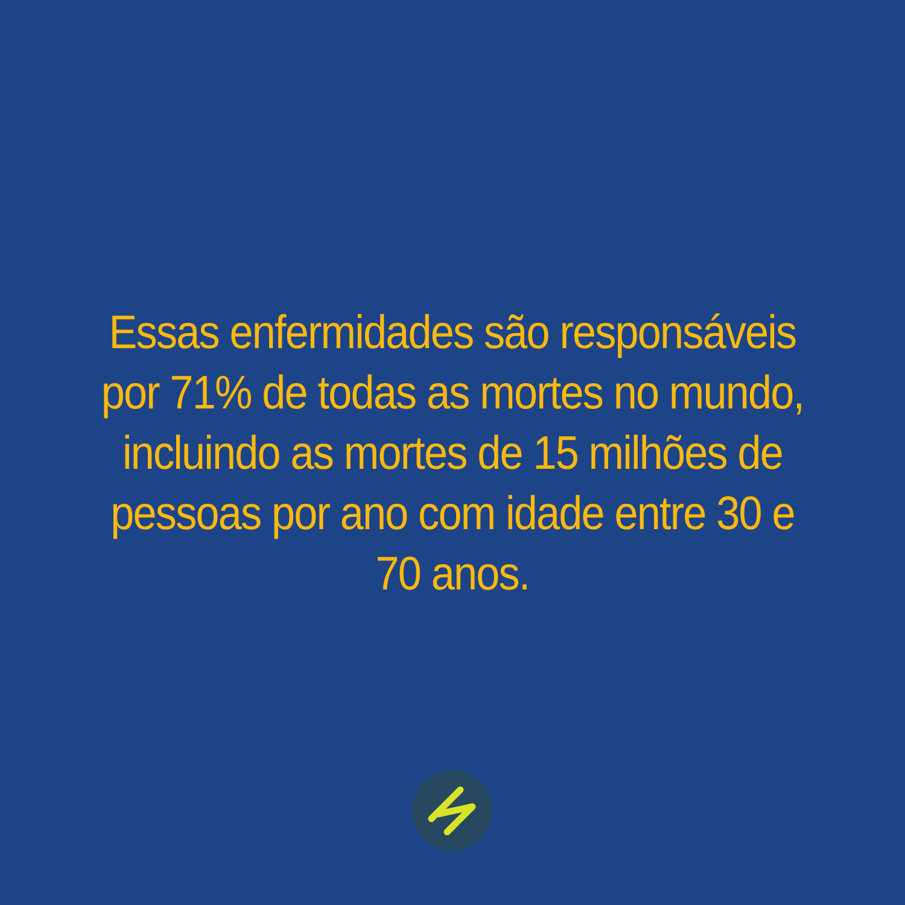Essas enfermidades são responsáveis
por 71% de todas as mortes no mundo,
incluindo as mortes de 15 milhões de
pessoas por ano com idade entre 30 e
70 anos.